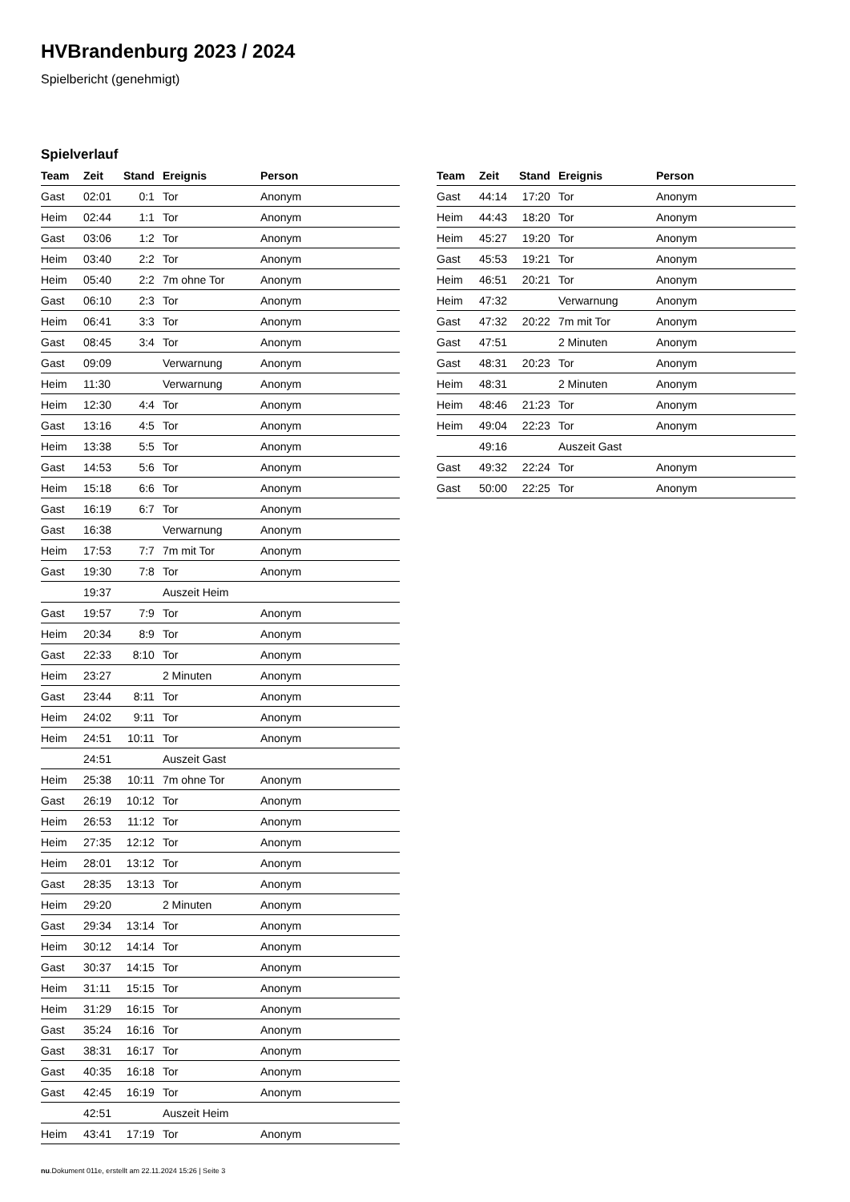HVBrandenburg 2023 / 2024
Spielbericht (genehmigt)
Spielverlauf
| Team | Zeit | Stand | Ereignis | Person |
| --- | --- | --- | --- | --- |
| Gast | 02:01 | 0:1 | Tor | Anonym |
| Heim | 02:44 | 1:1 | Tor | Anonym |
| Gast | 03:06 | 1:2 | Tor | Anonym |
| Heim | 03:40 | 2:2 | Tor | Anonym |
| Heim | 05:40 | 2:2 | 7m ohne Tor | Anonym |
| Gast | 06:10 | 2:3 | Tor | Anonym |
| Heim | 06:41 | 3:3 | Tor | Anonym |
| Gast | 08:45 | 3:4 | Tor | Anonym |
| Gast | 09:09 | | Verwarnung | Anonym |
| Heim | 11:30 | | Verwarnung | Anonym |
| Heim | 12:30 | 4:4 | Tor | Anonym |
| Gast | 13:16 | 4:5 | Tor | Anonym |
| Heim | 13:38 | 5:5 | Tor | Anonym |
| Gast | 14:53 | 5:6 | Tor | Anonym |
| Heim | 15:18 | 6:6 | Tor | Anonym |
| Gast | 16:19 | 6:7 | Tor | Anonym |
| Gast | 16:38 | | Verwarnung | Anonym |
| Heim | 17:53 | 7:7 | 7m mit Tor | Anonym |
| Gast | 19:30 | 7:8 | Tor | Anonym |
| | 19:37 | | Auszeit Heim | |
| Gast | 19:57 | 7:9 | Tor | Anonym |
| Heim | 20:34 | 8:9 | Tor | Anonym |
| Gast | 22:33 | 8:10 | Tor | Anonym |
| Heim | 23:27 | | 2 Minuten | Anonym |
| Gast | 23:44 | 8:11 | Tor | Anonym |
| Heim | 24:02 | 9:11 | Tor | Anonym |
| Heim | 24:51 | 10:11 | Tor | Anonym |
| | 24:51 | | Auszeit Gast | |
| Heim | 25:38 | 10:11 | 7m ohne Tor | Anonym |
| Gast | 26:19 | 10:12 | Tor | Anonym |
| Heim | 26:53 | 11:12 | Tor | Anonym |
| Heim | 27:35 | 12:12 | Tor | Anonym |
| Heim | 28:01 | 13:12 | Tor | Anonym |
| Gast | 28:35 | 13:13 | Tor | Anonym |
| Heim | 29:20 | | 2 Minuten | Anonym |
| Gast | 29:34 | 13:14 | Tor | Anonym |
| Heim | 30:12 | 14:14 | Tor | Anonym |
| Gast | 30:37 | 14:15 | Tor | Anonym |
| Heim | 31:11 | 15:15 | Tor | Anonym |
| Heim | 31:29 | 16:15 | Tor | Anonym |
| Gast | 35:24 | 16:16 | Tor | Anonym |
| Gast | 38:31 | 16:17 | Tor | Anonym |
| Gast | 40:35 | 16:18 | Tor | Anonym |
| Gast | 42:45 | 16:19 | Tor | Anonym |
| | 42:51 | | Auszeit Heim | |
| Heim | 43:41 | 17:19 | Tor | Anonym |
| Team | Zeit | Stand | Ereignis | Person |
| --- | --- | --- | --- | --- |
| Gast | 44:14 | 17:20 | Tor | Anonym |
| Heim | 44:43 | 18:20 | Tor | Anonym |
| Heim | 45:27 | 19:20 | Tor | Anonym |
| Gast | 45:53 | 19:21 | Tor | Anonym |
| Heim | 46:51 | 20:21 | Tor | Anonym |
| Heim | 47:32 | | Verwarnung | Anonym |
| Gast | 47:32 | 20:22 | 7m mit Tor | Anonym |
| Gast | 47:51 | | 2 Minuten | Anonym |
| Gast | 48:31 | 20:23 | Tor | Anonym |
| Heim | 48:31 | | 2 Minuten | Anonym |
| Heim | 48:46 | 21:23 | Tor | Anonym |
| Heim | 49:04 | 22:23 | Tor | Anonym |
| | 49:16 | | Auszeit Gast | |
| Gast | 49:32 | 22:24 | Tor | Anonym |
| Gast | 50:00 | 22:25 | Tor | Anonym |
nu.Dokument 011e, erstellt am 22.11.2024 15:26 | Seite 3